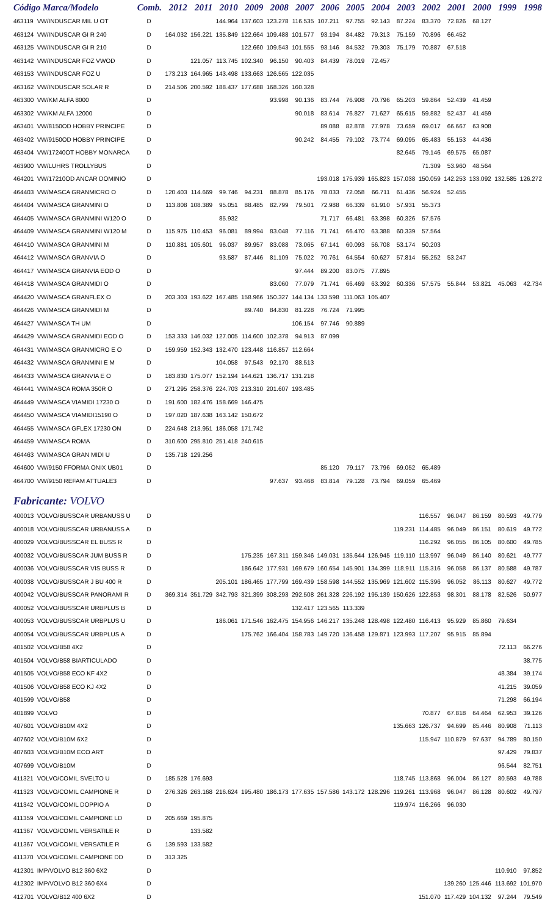| Código Marca/Modelo | | Comb. | 2012 | 2011 | 2010 | 2009 | 2008 | 2007 | 2006 | 2005 | 2004 | 2003 | 2002 | 2001 | 2000 | 1999 | 1998 |
| --- | --- | --- | --- | --- | --- | --- | --- | --- | --- | --- | --- | --- | --- | --- | --- | --- | --- |
| 463119 | VW/INDUSCAR MIL U OT | D | | | 144.964 | 137.603 | 123.278 | 116.535 | 107.211 | 97.755 | 92.143 | 87.224 | 83.370 | 72.826 | 68.127 | | |
| 463124 | VW/INDUSCAR GI R 240 | D | 164.032 | 156.221 | 135.849 | 122.664 | 109.488 | 101.577 | 93.194 | 84.482 | 79.313 | 75.159 | 70.896 | 66.452 | | | |
| 463125 | VW/INDUSCAR GI R 210 | D | | | | 122.660 | 109.543 | 101.555 | 93.146 | 84.532 | 79.303 | 75.179 | 70.887 | 67.518 | | | |
| 463142 | VW/INDUSCAR FOZ VWOD | D | | 121.057 | 113.745 | 102.340 | 96.150 | 90.403 | 84.439 | 78.019 | 72.457 | | | | | | |
| 463153 | VW/INDUSCAR FOZ U | D | 173.213 | 164.965 | 143.498 | 133.663 | 126.565 | 122.035 | | | | | | | | | |
| 463162 | VW/INDUSCAR SOLAR R | D | 214.506 | 200.592 | 188.437 | 177.688 | 168.326 | 160.328 | | | | | | | | | |
| 463300 | VW/KM ALFA 8000 | D | | | | | 93.998 | 90.136 | 83.744 | 76.908 | 70.796 | 65.203 | 59.864 | 52.439 | 41.459 | | |
| 463302 | VW/KM ALFA 12000 | D | | | | | | 90.018 | 83.614 | 76.827 | 71.627 | 65.615 | 59.882 | 52.437 | 41.459 | | |
| 463401 | VW/8150OD HOBBY PRINCIPE | D | | | | | | | 89.088 | 82.878 | 77.978 | 73.659 | 69.017 | 66.667 | 63.908 | | |
| 463402 | VW/9150OD HOBBY PRINCIPE | D | | | | | | 90.242 | 84.455 | 79.102 | 73.774 | 69.095 | 65.483 | 55.153 | 44.436 | | |
| 463404 | VW/17240OT HOBBY MONARCA | D | | | | | | | | | | 82.645 | 79.146 | 69.575 | 65.087 | | |
| 463900 | VW/LUHRS TROLLYBUS | D | | | | | | | | | | | 71.309 | 53.960 | 48.564 | | |
| 464201 | VW/17210OD ANCAR DOMINIO | D | | | | | | | 193.018 | 175.939 | 165.823 | 157.038 | 150.059 | 142.253 | 133.092 | 132.585 | 126.272 |
| 464403 | VW/MASCA GRANMICRO O | D | 120.403 | 114.669 | 99.746 | 94.231 | 88.878 | 85.176 | 78.033 | 72.058 | 66.711 | 61.436 | 56.924 | 52.455 | | | |
| 464404 | VW/MASCA GRANMINI O | D | 113.808 | 108.389 | 95.051 | 88.485 | 82.799 | 79.501 | 72.988 | 66.339 | 61.910 | 57.931 | 55.373 | | | | |
| 464405 | VW/MASCA GRANMINI W120 O | D | | | 85.932 | | | | 71.717 | 66.481 | 63.398 | 60.326 | 57.576 | | | | |
| 464409 | VW/MASCA GRANMINI W120 M | D | 115.975 | 110.453 | 96.081 | 89.994 | 83.048 | 77.116 | 71.741 | 66.470 | 63.388 | 60.339 | 57.564 | | | | |
| 464410 | VW/MASCA GRANMINI M | D | 110.881 | 105.601 | 96.037 | 89.957 | 83.088 | 73.065 | 67.141 | 60.093 | 56.708 | 53.174 | 50.203 | | | | |
| 464412 | VW/MASCA GRANVIA O | D | | | 93.587 | 87.446 | 81.109 | 75.022 | 70.761 | 64.554 | 60.627 | 57.814 | 55.252 | 53.247 | | | |
| 464417 | VW/MASCA GRANVIA EOD O | D | | | | | | 97.444 | 89.200 | 83.075 | 77.895 | | | | | | |
| 464418 | VW/MASCA GRANMIDI O | D | | | | | 83.060 | 77.079 | 71.741 | 66.469 | 63.392 | 60.336 | 57.575 | 55.844 | 53.821 | 45.063 | 42.734 |
| 464420 | VW/MASCA GRANFLEX O | D | 203.303 | 193.622 | 167.485 | 158.966 | 150.327 | 144.134 | 133.598 | 111.063 | 105.407 | | | | | | |
| 464426 | VW/MASCA GRANMIDI M | D | | | | 89.740 | 84.830 | 81.228 | 76.724 | 71.995 | | | | | | | |
| 464427 | VW/MASCA TH UM | D | | | | | | 106.154 | 97.746 | 90.889 | | | | | | | |
| 464429 | VW/MASCA GRANMIDI EOD O | D | 153.333 | 146.032 | 127.005 | 114.600 | 102.378 | 94.913 | 87.099 | | | | | | | | |
| 464431 | VW/MASCA GRANMICRO E O | D | 159.959 | 152.343 | 132.470 | 123.448 | 116.857 | 112.664 | | | | | | | | | |
| 464432 | VW/MASCA GRANMINI E M | D | | | 104.058 | 97.543 | 92.170 | 88.513 | | | | | | | | | |
| 464433 | VW/MASCA GRANVIA E O | D | 183.830 | 175.077 | 152.194 | 144.621 | 136.717 | 131.218 | | | | | | | | | |
| 464441 | VW/MASCA ROMA 350R O | D | 271.295 | 258.376 | 224.703 | 213.310 | 201.607 | 193.485 | | | | | | | | | |
| 464449 | VW/MASCA VIAMIDI 17230 O | D | 191.600 | 182.476 | 158.669 | 146.475 | | | | | | | | | | | |
| 464450 | VW/MASCA VIAMIDI15190 O | D | 197.020 | 187.638 | 163.142 | 150.672 | | | | | | | | | | | |
| 464455 | VW/MASCA GFLEX 17230 ON | D | 224.648 | 213.951 | 186.058 | 171.742 | | | | | | | | | | | |
| 464459 | VW/MASCA ROMA | D | 310.600 | 295.810 | 251.418 | 240.615 | | | | | | | | | | | |
| 464463 | VW/MASCA GRAN MIDI U | D | 135.718 | 129.256 | | | | | | | | | | | | | |
| 464600 | VW/9150 FFORMA ONIX UB01 | D | | | | | | | 85.120 | 79.117 | 73.796 | 69.052 | 65.489 | | | | |
| 464700 | VW/9150 REFAM ATTUALE3 | D | | | | | 97.637 | 93.468 | 83.814 | 79.128 | 73.794 | 69.059 | 65.469 | | | | |
| Fabricante: VOLVO | | | | | | | | | | | | | | | | | |
| 400013 | VOLVO/BUSSCAR URBANUSS U | D | | | | | | | | | | | 116.557 | 96.047 | 86.159 | 80.593 | 49.779 |
| 400018 | VOLVO/BUSSCAR URBANUSS A | D | | | | | | | | | | 119.231 | 114.485 | 96.049 | 86.151 | 80.619 | 49.772 |
| 400029 | VOLVO/BUSSCAR EL BUSS R | D | | | | | | | | | | | 116.292 | 96.055 | 86.105 | 80.600 | 49.785 |
| 400032 | VOLVO/BUSSCAR JUM BUSS R | D | | | | 175.235 | 167.311 | 159.346 | 149.031 | 135.644 | 126.945 | 119.110 | 113.997 | 96.049 | 86.140 | 80.621 | 49.777 |
| 400036 | VOLVO/BUSSCAR VIS BUSS R | D | | | | 186.642 | 177.931 | 169.679 | 160.654 | 145.901 | 134.399 | 118.911 | 115.316 | 96.058 | 86.137 | 80.588 | 49.787 |
| 400038 | VOLVO/BUSSCAR J BU 400 R | D | | | 205.101 | 186.465 | 177.799 | 169.439 | 158.598 | 144.552 | 135.969 | 121.602 | 115.396 | 96.052 | 86.113 | 80.627 | 49.772 |
| 400042 | VOLVO/BUSSCAR PANORAMI R | D | 369.314 | 351.729 | 342.793 | 321.399 | 308.293 | 292.508 | 261.328 | 226.192 | 195.139 | 150.626 | 122.853 | 98.301 | 88.178 | 82.526 | 50.977 |
| 400052 | VOLVO/BUSSCAR URBPLUS B | D | | | | | | 132.417 | 123.565 | 113.339 | | | | | | | |
| 400053 | VOLVO/BUSSCAR URBPLUS U | D | | | 186.061 | 171.546 | 162.475 | 154.956 | 146.217 | 135.248 | 128.498 | 122.480 | 116.413 | 95.929 | 85.860 | 79.634 | |
| 400054 | VOLVO/BUSSCAR URBPLUS A | D | | | | 175.762 | 166.404 | 158.783 | 149.720 | 136.458 | 129.871 | 123.993 | 117.207 | 95.915 | 85.894 | | |
| 401502 | VOLVO/B58 4X2 | D | | | | | | | | | | | | | | 72.113 | 66.276 |
| 401504 | VOLVO/B58 BIARTICULADO | D | | | | | | | | | | | | | | | 38.775 |
| 401505 | VOLVO/B58 ECO KF 4X2 | D | | | | | | | | | | | | | | 48.384 | 39.174 |
| 401506 | VOLVO/B58 ECO KJ 4X2 | D | | | | | | | | | | | | | | 41.215 | 39.059 |
| 401599 | VOLVO/B58 | D | | | | | | | | | | | | | | 71.298 | 66.194 |
| 401899 | VOLVO | D | | | | | | | | | | | 70.877 | 67.818 | 64.464 | 62.953 | 39.126 |
| 407601 | VOLVO/B10M 4X2 | D | | | | | | | | | | 135.663 | 126.737 | 94.699 | 85.446 | 80.908 | 71.113 |
| 407602 | VOLVO/B10M 6X2 | D | | | | | | | | | | | 115.947 | 110.879 | 97.637 | 94.789 | 80.150 |
| 407603 | VOLVO/B10M ECO ART | D | | | | | | | | | | | | | | 97.429 | 79.837 |
| 407699 | VOLVO/B10M | D | | | | | | | | | | | | | | 96.544 | 82.751 |
| 411321 | VOLVO/COMIL SVELTO U | D | 185.528 | 176.693 | | | | | | | | 118.745 | 113.868 | 96.004 | 86.127 | 80.593 | 49.788 |
| 411323 | VOLVO/COMIL CAMPIONE R | D | 276.326 | 263.168 | 216.624 | 195.480 | 186.173 | 177.635 | 157.586 | 143.172 | 128.296 | 119.261 | 113.968 | 96.047 | 86.128 | 80.602 | 49.797 |
| 411342 | VOLVO/COMIL DOPPIO A | D | | | | | | | | | | 119.974 | 116.266 | 96.030 | | | |
| 411359 | VOLVO/COMIL CAMPIONE LD | D | 205.669 | 195.875 | | | | | | | | | | | | | |
| 411367 | VOLVO/COMIL VERSATILE R | D | | 133.582 | | | | | | | | | | | | | |
| 411367 | VOLVO/COMIL VERSATILE R | G | 139.593 | 133.582 | | | | | | | | | | | | | |
| 411370 | VOLVO/COMIL CAMPIONE DD | D | 313.325 | | | | | | | | | | | | | | |
| 412301 | IMP/VOLVO B12 360 6X2 | D | | | | | | | | | | | | | | 110.910 | 97.852 |
| 412302 | IMP/VOLVO B12 360 6X4 | D | | | | | | | | | | | | 139.260 | 125.446 | 113.692 | 101.970 |
| 412701 | VOLVO/B12 400 6X2 | D | | | | | | | | | | | 151.070 | 117.429 | 104.132 | 97.244 | 79.549 |